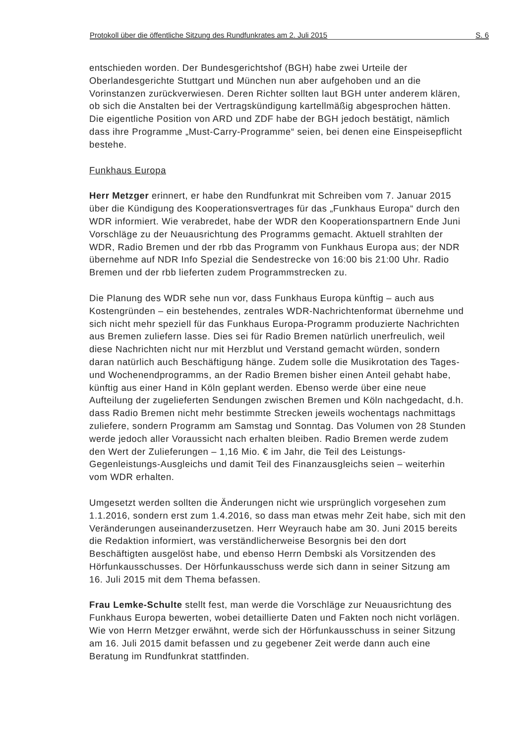Protokoll über die öffentliche Sitzung des Rundfunkrates am 2. Juli 2015 S. 6
entschieden worden. Der Bundesgerichtshof (BGH) habe zwei Urteile der Oberlandesgerichte Stuttgart und München nun aber aufgehoben und an die Vorinstanzen zurückverwiesen. Deren Richter sollten laut BGH unter anderem klären, ob sich die Anstalten bei der Vertragskündigung kartellmäßig abgesprochen hätten. Die eigentliche Position von ARD und ZDF habe der BGH jedoch bestätigt, nämlich dass ihre Programme „Must-Carry-Programme“ seien, bei denen eine Einspeisepflicht bestehe.
Funkhaus Europa
Herr Metzger erinnert, er habe den Rundfunkrat mit Schreiben vom 7. Januar 2015 über die Kündigung des Kooperationsvertrages für das „Funkhaus Europa“ durch den WDR informiert. Wie verabredet, habe der WDR den Kooperationspartnern Ende Juni Vorschläge zu der Neuausrichtung des Programms gemacht. Aktuell strahlten der WDR, Radio Bremen und der rbb das Programm von Funkhaus Europa aus; der NDR übernehme auf NDR Info Spezial die Sendestrecke von 16:00 bis 21:00 Uhr. Radio Bremen und der rbb lieferten zudem Programmstrecken zu.
Die Planung des WDR sehe nun vor, dass Funkhaus Europa künftig – auch aus Kostengründen – ein bestehendes, zentrales WDR-Nachrichtenformat übernehme und sich nicht mehr speziell für das Funkhaus Europa-Programm produzierte Nachrichten aus Bremen zuliefern lasse. Dies sei für Radio Bremen natürlich unerfreulich, weil diese Nachrichten nicht nur mit Herzblut und Verstand gemacht würden, sondern daran natürlich auch Beschäftigung hänge. Zudem solle die Musikrotation des Tages- und Wochenendprogramms, an der Radio Bremen bisher einen Anteil gehabt habe, künftig aus einer Hand in Köln geplant werden. Ebenso werde über eine neue Aufteilung der zugelieferten Sendungen zwischen Bremen und Köln nachgedacht, d.h. dass Radio Bremen nicht mehr bestimmte Strecken jeweils wochentags nachmittags zuliefere, sondern Programm am Samstag und Sonntag. Das Volumen von 28 Stunden werde jedoch aller Voraussicht nach erhalten bleiben. Radio Bremen werde zudem den Wert der Zulieferungen – 1,16 Mio. € im Jahr, die Teil des Leistungs-Gegenleistungs-Ausgleichs und damit Teil des Finanzausgleichs seien – weiterhin vom WDR erhalten.
Umgesetzt werden sollten die Änderungen nicht wie ursprünglich vorgesehen zum 1.1.2016, sondern erst zum 1.4.2016, so dass man etwas mehr Zeit habe, sich mit den Veränderungen auseinanderzusetzen. Herr Weyrauch habe am 30. Juni 2015 bereits die Redaktion informiert, was verständlicherweise Besorgnis bei den dort Beschäftigten ausgelöst habe, und ebenso Herrn Dembski als Vorsitzenden des Hörfunkausschusses. Der Hörfunkausschuss werde sich dann in seiner Sitzung am 16. Juli 2015 mit dem Thema befassen.
Frau Lemke-Schulte stellt fest, man werde die Vorschläge zur Neuausrichtung des Funkhaus Europa bewerten, wobei detaillierte Daten und Fakten noch nicht vorlägen. Wie von Herrn Metzger erwähnt, werde sich der Hörfunkausschuss in seiner Sitzung am 16. Juli 2015 damit befassen und zu gegebener Zeit werde dann auch eine Beratung im Rundfunkrat stattfinden.